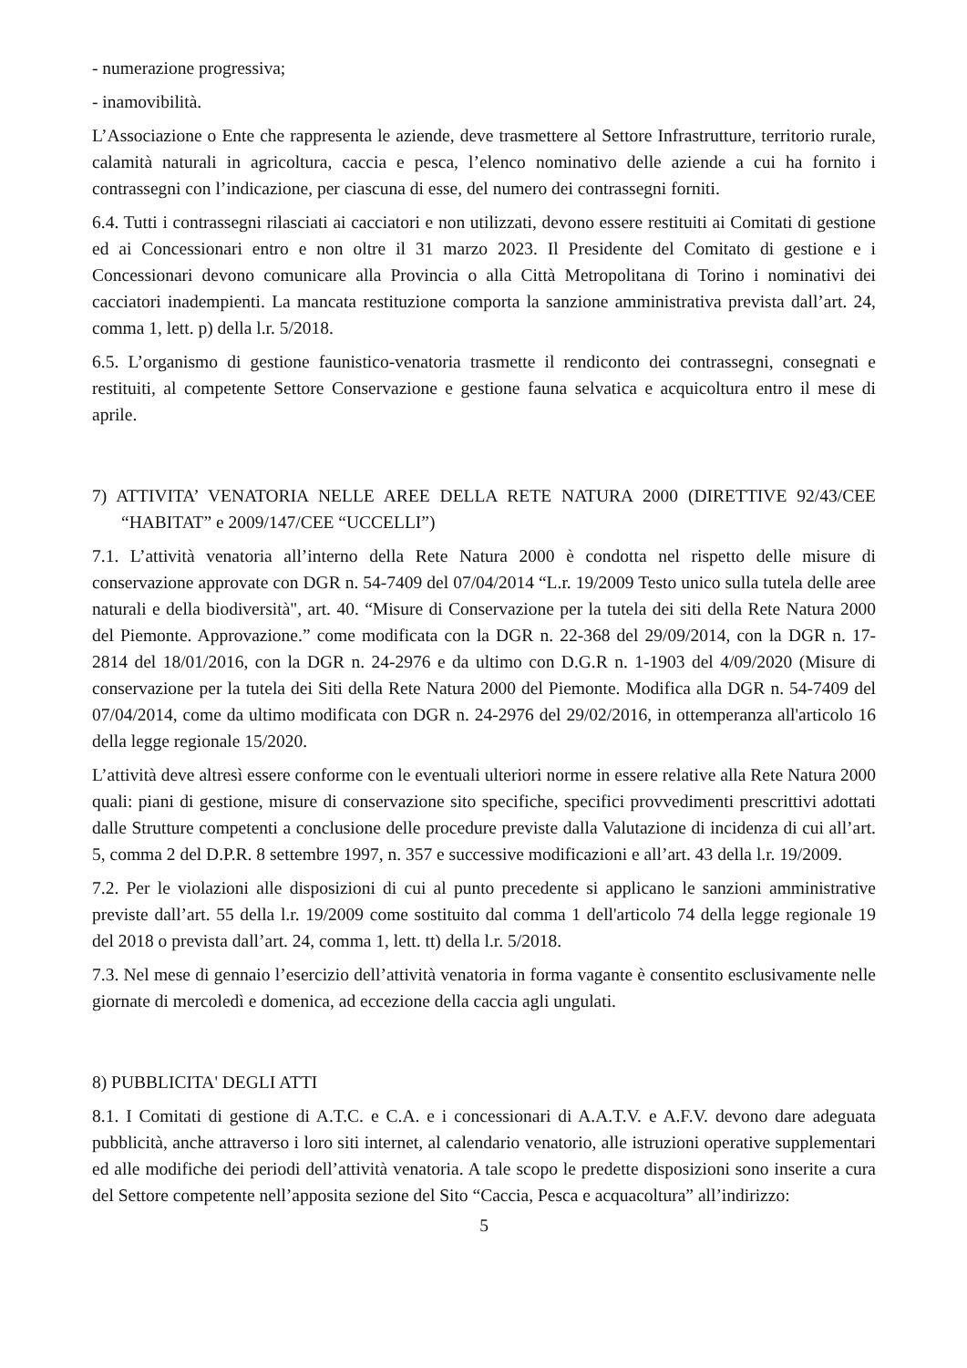- numerazione progressiva;
- inamovibilità.
L’Associazione o Ente che rappresenta le aziende, deve trasmettere al Settore Infrastrutture, territorio rurale, calamità naturali in agricoltura, caccia e pesca, l’elenco nominativo delle aziende a cui ha fornito i contrassegni con l’indicazione, per ciascuna di esse, del numero dei contrassegni forniti.
6.4. Tutti i contrassegni rilasciati ai cacciatori e non utilizzati, devono essere restituiti ai Comitati di gestione ed ai Concessionari entro e non oltre il 31 marzo 2023. Il Presidente del Comitato di gestione e i Concessionari devono comunicare alla Provincia o alla Città Metropolitana di Torino i nominativi dei cacciatori inadempienti. La mancata restituzione comporta la sanzione amministrativa prevista dall’art. 24, comma 1, lett. p) della l.r. 5/2018.
6.5. L’organismo di gestione faunistico-venatoria trasmette il rendiconto dei contrassegni, consegnati e restituiti, al competente Settore Conservazione e gestione fauna selvatica e acquicoltura entro il mese di aprile.
7) ATTIVITA’ VENATORIA NELLE AREE DELLA RETE NATURA 2000 (DIRETTIVE 92/43/CEE “HABITAT” e 2009/147/CEE “UCCELLI”)
7.1. L’attività venatoria all’interno della Rete Natura 2000 è condotta nel rispetto delle misure di conservazione approvate con DGR n. 54-7409 del 07/04/2014 “L.r. 19/2009 Testo unico sulla tutela delle aree naturali e della biodiversità", art. 40. “Misure di Conservazione per la tutela dei siti della Rete Natura 2000 del Piemonte. Approvazione.” come modificata con la DGR n. 22-368 del 29/09/2014, con la DGR n. 17-2814 del 18/01/2016, con la DGR n. 24-2976 e da ultimo con D.G.R n. 1-1903 del 4/09/2020 (Misure di conservazione per la tutela dei Siti della Rete Natura 2000 del Piemonte. Modifica alla DGR n. 54-7409 del 07/04/2014, come da ultimo modificata con DGR n. 24-2976 del 29/02/2016, in ottemperanza all'articolo 16 della legge regionale 15/2020.
L’attività deve altresì essere conforme con le eventuali ulteriori norme in essere relative alla Rete Natura 2000 quali: piani di gestione, misure di conservazione sito specifiche, specifici provvedimenti prescrittivi adottati dalle Strutture competenti a conclusione delle procedure previste dalla Valutazione di incidenza di cui all’art. 5, comma 2 del D.P.R. 8 settembre 1997, n. 357 e successive modificazioni e all’art. 43 della l.r. 19/2009.
7.2. Per le violazioni alle disposizioni di cui al punto precedente si applicano le sanzioni amministrative previste dall’art. 55 della l.r. 19/2009 come sostituito dal comma 1 dell'articolo 74 della legge regionale 19 del 2018 o prevista dall’art. 24, comma 1, lett. tt) della l.r. 5/2018.
7.3. Nel mese di gennaio l’esercizio dell’attività venatoria in forma vagante è consentito esclusivamente nelle giornate di mercoledì e domenica, ad eccezione della caccia agli ungulati.
8) PUBBLICITA' DEGLI ATTI
8.1. I Comitati di gestione di A.T.C. e C.A. e i concessionari di A.A.T.V. e A.F.V. devono dare adeguata pubblicità, anche attraverso i loro siti internet, al calendario venatorio, alle istruzioni operative supplementari ed alle modifiche dei periodi dell’attività venatoria. A tale scopo le predette disposizioni sono inserite a cura del Settore competente nell’apposita sezione del Sito “Caccia, Pesca e acquacoltura” all’indirizzo:
5